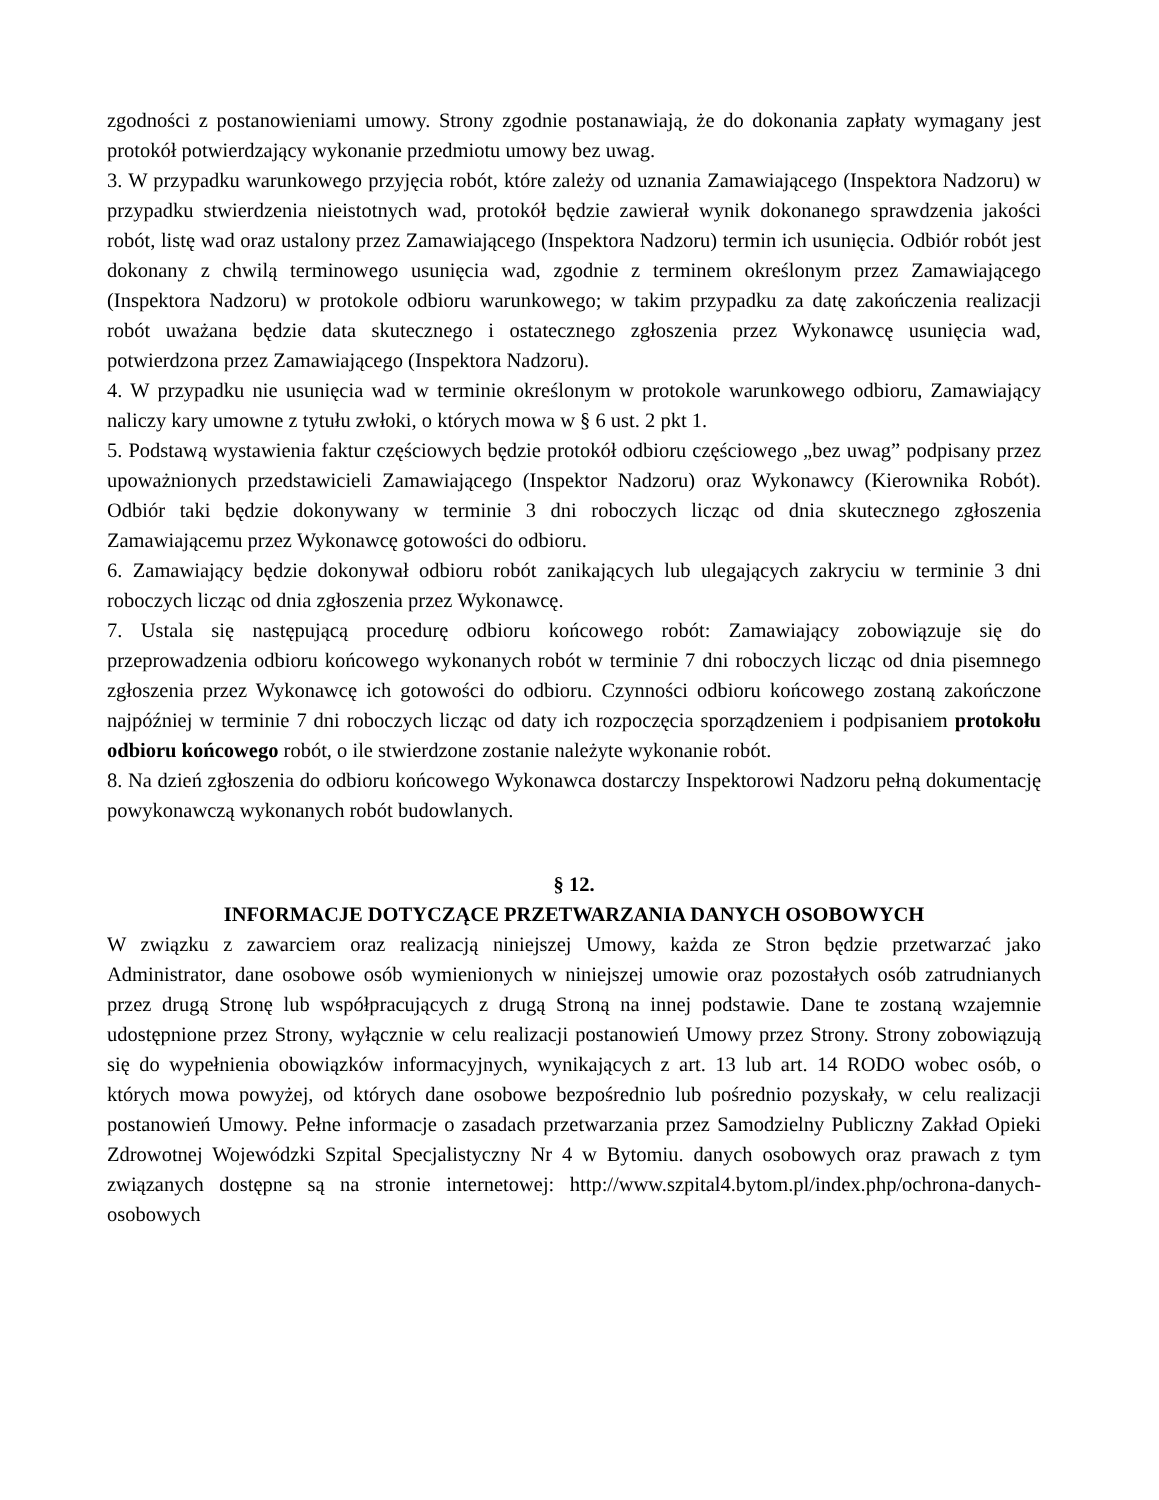zgodności z postanowieniami umowy. Strony zgodnie postanawiają, że do dokonania zapłaty wymagany jest protokół potwierdzający wykonanie przedmiotu umowy bez uwag.
3. W przypadku warunkowego przyjęcia robót, które zależy od uznania Zamawiającego (Inspektora Nadzoru) w przypadku stwierdzenia nieistotnych wad, protokół będzie zawierał wynik dokonanego sprawdzenia jakości robót, listę wad oraz ustalony przez Zamawiającego (Inspektora Nadzoru) termin ich usunięcia. Odbiór robót jest dokonany z chwilą terminowego usunięcia wad, zgodnie z terminem określonym przez Zamawiającego (Inspektora Nadzoru) w protokole odbioru warunkowego; w takim przypadku za datę zakończenia realizacji robót uważana będzie data skutecznego i ostatecznego zgłoszenia przez Wykonawcę usunięcia wad, potwierdzona przez Zamawiającego (Inspektora Nadzoru).
4. W przypadku nie usunięcia wad w terminie określonym w protokole warunkowego odbioru, Zamawiający naliczy kary umowne z tytułu zwłoki, o których mowa w § 6 ust. 2 pkt 1.
5. Podstawą wystawienia faktur częściowych będzie protokół odbioru częściowego „bez uwag” podpisany przez upoważnionych przedstawicieli Zamawiającego (Inspektor Nadzoru) oraz Wykonawcy (Kierownika Robót). Odbiór taki będzie dokonywany w terminie 3 dni roboczych licząc od dnia skutecznego zgłoszenia Zamawiającemu przez Wykonawcę gotowości do odbioru.
6. Zamawiający będzie dokonywał odbioru robót zanikających lub ulegających zakryciu w terminie 3 dni roboczych licząc od dnia zgłoszenia przez Wykonawcę.
7. Ustala się następującą procedurę odbioru końcowego robót: Zamawiający zobowiązuje się do przeprowadzenia odbioru końcowego wykonanych robót w terminie 7 dni roboczych licząc od dnia pisemnego zgłoszenia przez Wykonawcę ich gotowości do odbioru. Czynności odbioru końcowego zostaną zakończone najpóźniej w terminie 7 dni roboczych licząc od daty ich rozpoczęcia sporządzeniem i podpisaniem protokołu odbioru końcowego robót, o ile stwierdzone zostanie należyte wykonanie robót.
8. Na dzień zgłoszenia do odbioru końcowego Wykonawca dostarczy Inspektorowi Nadzoru pełną dokumentację powykonawczą wykonanych robót budowlanych.
§ 12.
INFORMACJE DOTYCZĄCE PRZETWARZANIA DANYCH OSOBOWYCH
W związku z zawarciem oraz realizacją niniejszej Umowy, każda ze Stron będzie przetwarzać jako Administrator, dane osobowe osób wymienionych w niniejszej umowie oraz pozostałych osób zatrudnianych przez drugą Stronę lub współpracujących z drugą Stroną na innej podstawie. Dane te zostaną wzajemnie udostępnione przez Strony, wyłącznie w celu realizacji postanowień Umowy przez Strony. Strony zobowiązują się do wypełnienia obowiązków informacyjnych, wynikających z art. 13 lub art. 14 RODO wobec osób, o których mowa powyżej, od których dane osobowe bezpośrednio lub pośrednio pozyskały, w celu realizacji postanowień Umowy. Pełne informacje o zasadach przetwarzania przez Samodzielny Publiczny Zakład Opieki Zdrowotnej Wojewódzki Szpital Specjalistyczny Nr 4 w Bytomiu. danych osobowych oraz prawach z tym związanych dostępne są na stronie internetowej: http://www.szpital4.bytom.pl/index.php/ochrona-danych-osobowych